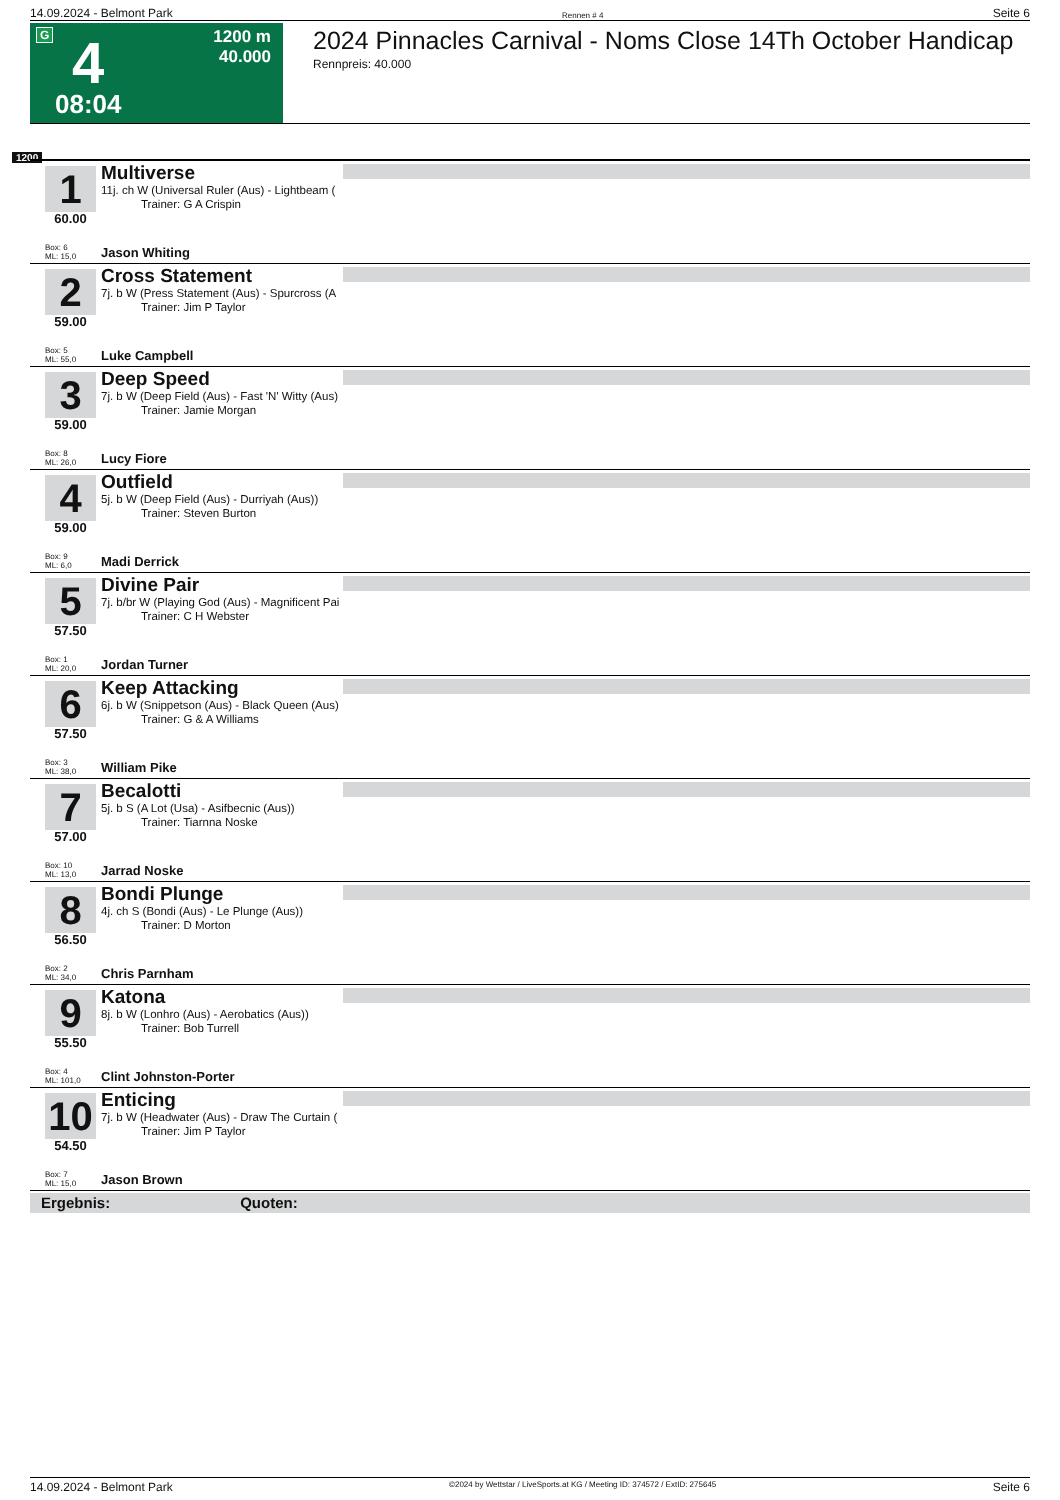14.09.2024 - Belmont Park Rennen # 4 Seite 6
G 4 1200 m
40.000
08:04
2024 Pinnacles Carnival - Noms Close 14Th October Handicap
Rennpreis: 40.000
1200
1
60.00
Multiverse
11j. ch W (Universal Ruler (Aus) - Lightbeam (
Trainer: G A Crispin
Box: 6
ML: 15,0
Jason Whiting
2
59.00
Cross Statement
7j. b W (Press Statement (Aus) - Spurcross (A
Trainer: Jim P Taylor
Box: 5
ML: 55,0
Luke Campbell
3
59.00
Deep Speed
7j. b W (Deep Field (Aus) - Fast 'N' Witty (Aus)
Trainer: Jamie Morgan
Box: 8
ML: 26,0
Lucy Fiore
4
59.00
Outfield
5j. b W (Deep Field (Aus) - Durriyah (Aus))
Trainer: Steven Burton
Box: 9
ML: 6,0
Madi Derrick
5
57.50
Divine Pair
7j. b/br W (Playing God (Aus) - Magnificent Pai
Trainer: C H Webster
Box: 1
ML: 20,0
Jordan Turner
6
57.50
Keep Attacking
6j. b W (Snippetson (Aus) - Black Queen (Aus)
Trainer: G & A Williams
Box: 3
ML: 38,0
William Pike
7
57.00
Becalotti
5j. b S (A Lot (Usa) - Asifbecnic (Aus))
Trainer: Tiarnna Noske
Box: 10
ML: 13,0
Jarrad Noske
8
56.50
Bondi Plunge
4j. ch S (Bondi (Aus) - Le Plunge (Aus))
Trainer: D Morton
Box: 2
ML: 34,0
Chris Parnham
9
55.50
Katona
8j. b W (Lonhro (Aus) - Aerobatics (Aus))
Trainer: Bob Turrell
Box: 4
ML: 101,0
Clint Johnston-Porter
10
54.50
Enticing
7j. b W (Headwater (Aus) - Draw The Curtain (
Trainer: Jim P Taylor
Box: 7
ML: 15,0
Jason Brown
Ergebnis: Quoten:
14.09.2024 - Belmont Park ©2024 by Wettstar / LiveSports.at KG / Meeting ID: 374572 / ExtID: 275645 Seite 6